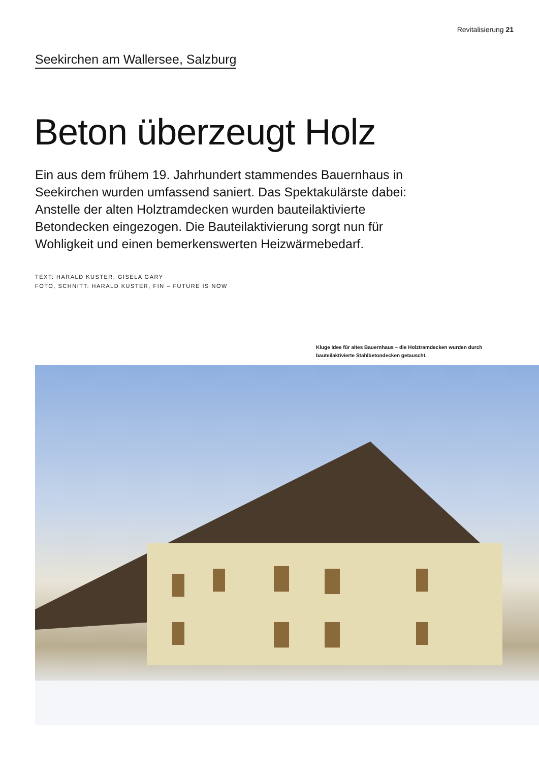Revitalisierung 21
Seekirchen am Wallersee, Salzburg
Beton überzeugt Holz
Ein aus dem frühem 19. Jahrhundert stammendes Bauernhaus in Seekirchen wurden umfassend saniert. Das Spektakulärste dabei: Anstelle der alten Holztramdecken wurden bauteilaktivierte Betondecken eingezogen. Die Bauteilaktivierung sorgt nun für Wohligkeit und einen bemerkenswerten Heizwärmebedarf.
TEXT: HARALD KUSTER, GISELA GARY
FOTO, SCHNITT: HARALD KUSTER, FIN – FUTURE IS NOW
Kluge Idee für altes Bauernhaus – die Holztramdecken wurden durch bauteilaktivierte Stahlbetondecken getauscht.